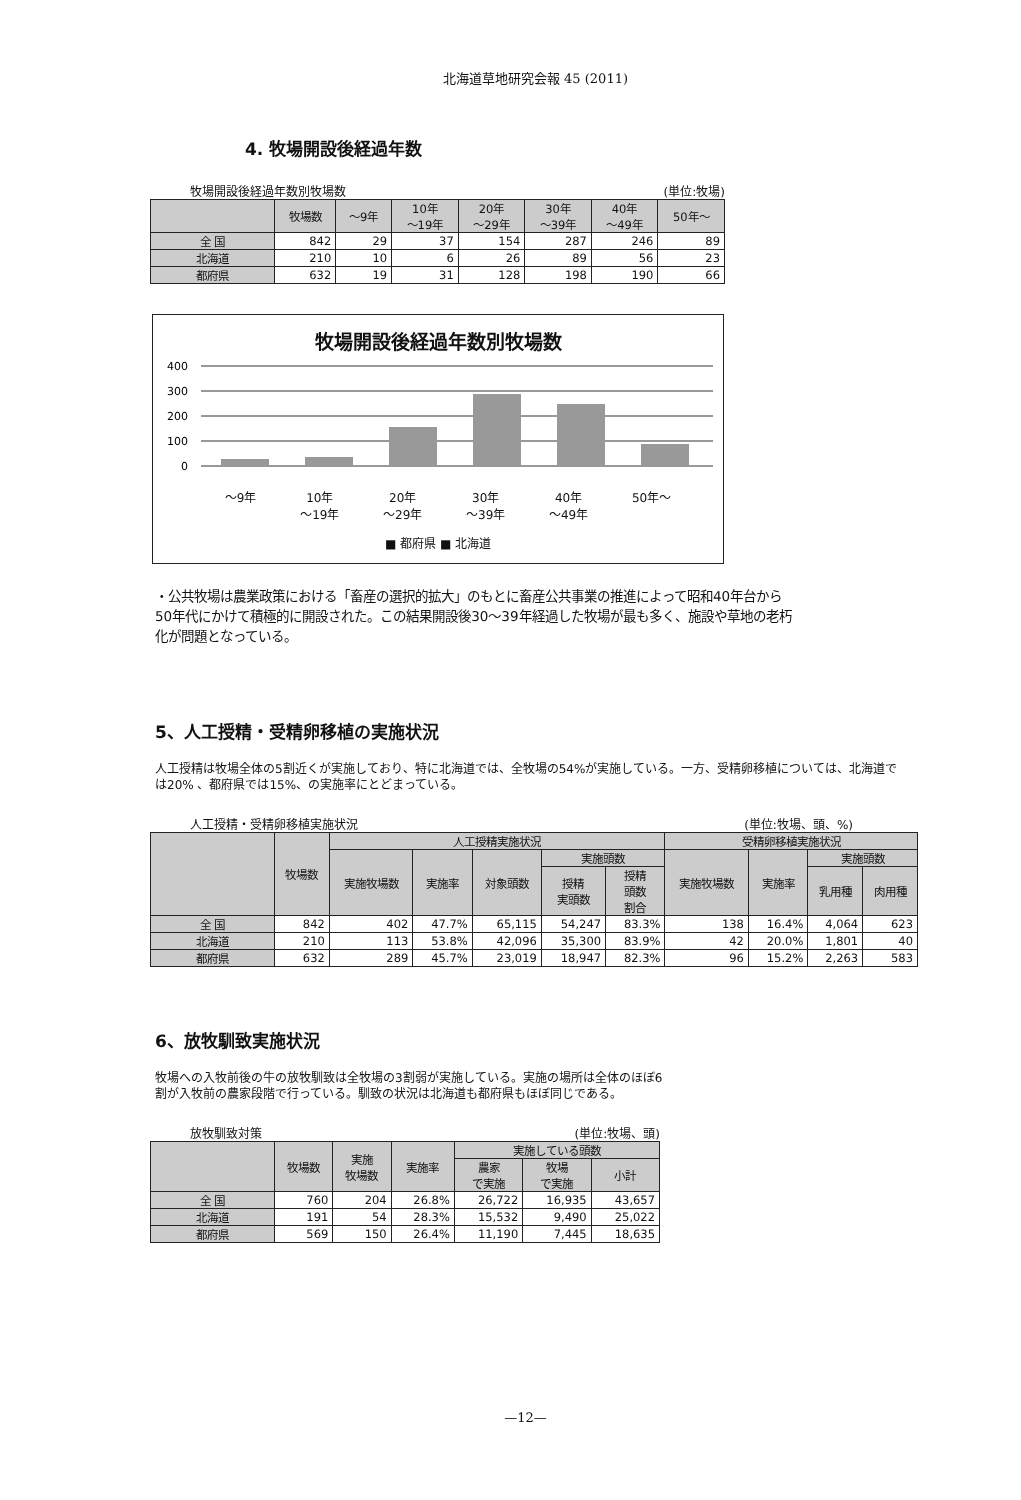北海道草地研究会報 45 (2011)
4. 牧場開設後経過年数
牧場開設後経過年数別牧場数 (単位:牧場)
| | 牧場数 | ～9年 | 10年 ～19年 | 20年 ～29年 | 30年 ～39年 | 40年 ～49年 | 50年～ |
| --- | --- | --- | --- | --- | --- | --- | --- |
| 全 国 | 842 | 29 | 37 | 154 | 287 | 246 | 89 |
| 北海道 | 210 | 10 | 6 | 26 | 89 | 56 | 23 |
| 都府県 | 632 | 19 | 31 | 128 | 198 | 190 | 66 |
牧場開設後経過年数別牧場数
400
300
200
100
0
～9年 10年
～19年 20年
～29年 30年
～39年 40年
～49年 50年～
■ 都府県 ■ 北海道
・公共牧場は農業政策における「畜産の選択的拡大」のもとに畜産公共事業の推進によって昭和40年台から50年代にかけて積極的に開設された。この結果開設後30～39年経過した牧場が最も多く、施設や草地の老朽化が問題となっている。
5、人工授精・受精卵移植の実施状況
人工授精は牧場全体の5割近くが実施しており、特に北海道では、全牧場の54%が実施している。一方、受精卵移植については、北海道では20% 、都府県では15%、の実施率にとどまっている。
人工授精・受精卵移植実施状況 (単位:牧場、頭、%)
| | 牧場数 | 人工授精実施状況 | | | | | 受精卵移植実施状況 | | | |
| --- | --- | --- | --- | --- | --- | --- | --- | --- | --- | --- |
| | | 実施牧場数 | 実施率 | 対象頭数 | 実施頭数 | | 実施牧場数 | 実施率 | 実施頭数 | |
| | | | | | 授精 実頭数 | 授精 頭数 割合 | | | 乳用種 | 肉用種 |
| 全 国 | 842 | 402 | 47.7% | 65,115 | 54,247 | 83.3% | 138 | 16.4% | 4,064 | 623 |
| 北海道 | 210 | 113 | 53.8% | 42,096 | 35,300 | 83.9% | 42 | 20.0% | 1,801 | 40 |
| 都府県 | 632 | 289 | 45.7% | 23,019 | 18,947 | 82.3% | 96 | 15.2% | 2,263 | 583 |
6、放牧馴致実施状況
牧場への入牧前後の牛の放牧馴致は全牧場の3割弱が実施している。実施の場所は全体のほぼ6割が入牧前の農家段階で行っている。馴致の状況は北海道も都府県もほぼ同じである。
放牧馴致対策 (単位:牧場、頭)
| | 牧場数 | 実施 牧場数 | 実施率 | 実施している頭数 | | |
| --- | --- | --- | --- | --- | --- | --- |
| | | | | 農家 で実施 | 牧場 で実施 | 小計 |
| 全 国 | 760 | 204 | 26.8% | 26,722 | 16,935 | 43,657 |
| 北海道 | 191 | 54 | 28.3% | 15,532 | 9,490 | 25,022 |
| 都府県 | 569 | 150 | 26.4% | 11,190 | 7,445 | 18,635 |
—12—